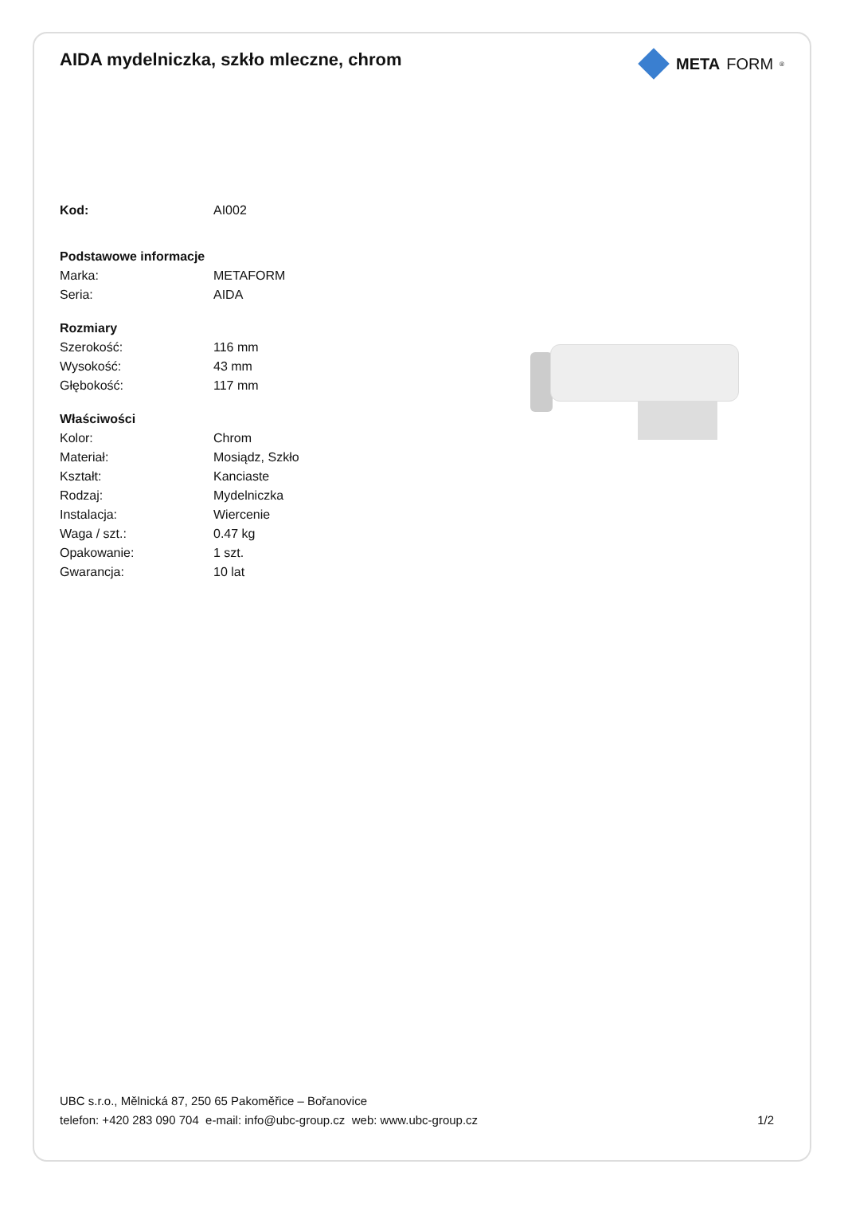AIDA mydelniczka, szkło mleczne, chrom
META FORM<sup>®</sup>
| Kod: | AI002 |
| Podstawowe informacje | |
| Marka: | METAFORM |
| Seria: | AIDA |
| Rozmiary | |
| Szerokość: | 116 mm |
| Wysokość: | 43 mm |
| Głębokość: | 117 mm |
| Właściwości | |
| Kolor: | Chrom |
| Materiał: | Mosiądz, Szkło |
| Kształt: | Kanciaste |
| Rodzaj: | Mydelniczka |
| Instalacja: | Wiercenie |
| Waga / szt.: | 0.47 kg |
| Opakowanie: | 1 szt. |
| Gwarancja: | 10 lat |
UBC s.r.o., Mělnická 87, 250 65 Pakoměřice – Bořanovice
telefon: +420 283 090 704 e-mail: info@ubc-group.cz web: www.ubc-group.cz 1/2